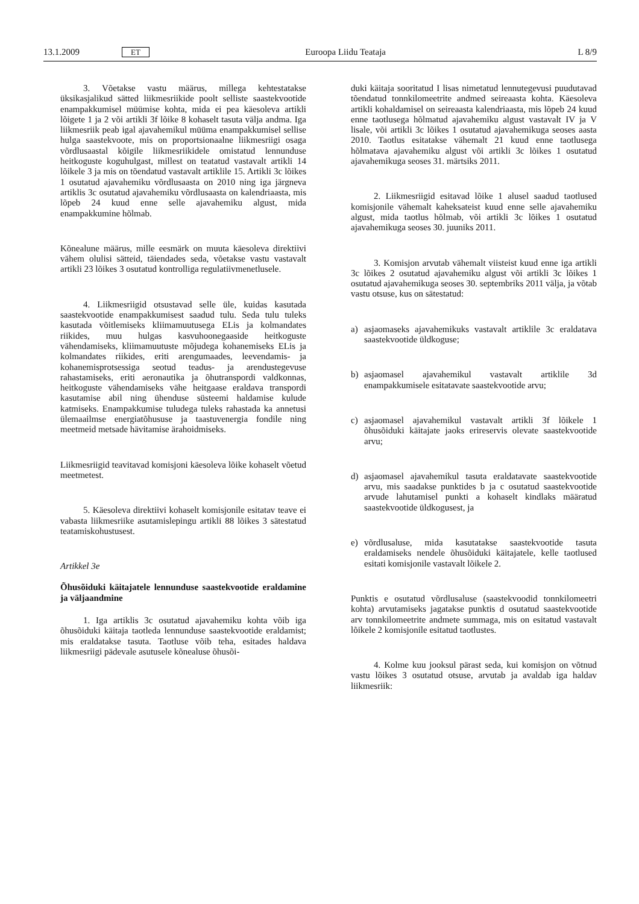13.1.2009 ET Euroopa Liidu Teataja L 8/9
3. Võetakse vastu määrus, millega kehtestatakse üksikasjalikud sätted liikmesriikide poolt selliste saastekvootide enampakkumisel müümise kohta, mida ei pea käesoleva artikli lõigete 1 ja 2 või artikli 3f lõike 8 kohaselt tasuta välja andma. Iga liikmesriik peab igal ajavahemikul müüma enampakkumisel sellise hulga saastekvoote, mis on proportsionaalne liikmesriigi osaga võrdlusaastal kõigile liikmesriikidele omistatud lennunduse heitkoguste koguhulgast, millest on teatatud vastavalt artikli 14 lõikele 3 ja mis on tõendatud vastavalt artiklile 15. Artikli 3c lõikes 1 osutatud ajavahemiku võrdlusaasta on 2010 ning iga järgneva artiklis 3c osutatud ajavahemiku võrdlusaasta on kalendriaasta, mis lõpeb 24 kuud enne selle ajavahemiku algust, mida enampakkumine hõlmab.
Kõnealune määrus, mille eesmärk on muuta käesoleva direktiivi vähem olulisi sätteid, täiendades seda, võetakse vastu vastavalt artikli 23 lõikes 3 osutatud kontrolliga regulatiivmenetlusele.
4. Liikmesriigid otsustavad selle üle, kuidas kasutada saastekvootide enampakkumisest saadud tulu. Seda tulu tuleks kasutada võitlemiseks kliimamuutusega ELis ja kolmandates riikides, muu hulgas kasvuhoonegaaside heitkoguste vähendamiseks, kliimamuutuste mõjudega kohanemiseks ELis ja kolmandates riikides, eriti arengumaades, leevendamis- ja kohanemisprotsessiga seotud teadus- ja arendustegevuse rahastamiseks, eriti aeronautika ja õhutranspordi valdkonnas, heitkoguste vähendamiseks vähe heitgaase eraldava transpordi kasutamise abil ning ühenduse süsteemi haldamise kulude katmiseks. Enampakkumise tuludega tuleks rahastada ka annetusi ülemaailmse energiatõhususe ja taastuvenergia fondile ning meetmeid metsade hävitamise ärahoidmiseks.
Liikmesriigid teavitavad komisjoni käesoleva lõike kohaselt võetud meetmetest.
5. Käesoleva direktiivi kohaselt komisjonile esitatav teave ei vabasta liikmesriike asutamislepingu artikli 88 lõikes 3 sätestatud teatamiskohustusest.
Artikkel 3e
Õhusõiduki käitajatele lennunduse saastekvootide eraldamine ja väljaandmine
1. Iga artiklis 3c osutatud ajavahemiku kohta võib iga õhusõiduki käitaja taotleda lennunduse saastekvootide eraldamist; mis eraldatakse tasuta. Taotluse võib teha, esitades haldava liikmesriigi pädevale asutusele kõnealuse õhusõi-
duki käitaja sooritatud I lisas nimetatud lennutegevusi puudutavad tõendatud tonnkilomeetrite andmed seireaasta kohta. Käesoleva artikli kohaldamisel on seireaasta kalendriaasta, mis lõpeb 24 kuud enne taotlusega hõlmatud ajavahemiku algust vastavalt IV ja V lisale, või artikli 3c lõikes 1 osutatud ajavahemikuga seoses aasta 2010. Taotlus esitatakse vähemalt 21 kuud enne taotlusega hõlmatava ajavahemiku algust või artikli 3c lõikes 1 osutatud ajavahemikuga seoses 31. märtsiks 2011.
2. Liikmesriigid esitavad lõike 1 alusel saadud taotlused komisjonile vähemalt kaheksateist kuud enne selle ajavahemiku algust, mida taotlus hõlmab, või artikli 3c lõikes 1 osutatud ajavahemikuga seoses 30. juuniks 2011.
3. Komisjon arvutab vähemalt viisteist kuud enne iga artikli 3c lõikes 2 osutatud ajavahemiku algust või artikli 3c lõikes 1 osutatud ajavahemikuga seoses 30. septembriks 2011 välja, ja võtab vastu otsuse, kus on sätestatud:
a) asjaomaseks ajavahemikuks vastavalt artiklile 3c eraldatava saastekvootide üldkoguse;
b) asjaomasel ajavahemikul vastavalt artiklile 3d enampakkumisele esitatavate saastekvootide arvu;
c) asjaomasel ajavahemikul vastavalt artikli 3f lõikele 1 õhusõiduki käitajate jaoks erireservis olevate saastekvootide arvu;
d) asjaomasel ajavahemikul tasuta eraldatavate saastekvootide arvu, mis saadakse punktides b ja c osutatud saastekvootide arvude lahutamisel punkti a kohaselt kindlaks määratud saastekvootide üldkogusest, ja
e) võrdlusaluse, mida kasutatakse saastekvootide tasuta eraldamiseks nendele õhusõiduki käitajatele, kelle taotlused esitati komisjonile vastavalt lõikele 2.
Punktis e osutatud võrdlusaluse (saastekvoodid tonnkilomeetri kohta) arvutamiseks jagatakse punktis d osutatud saastekvootide arv tonnkilomeetrite andmete summaga, mis on esitatud vastavalt lõikele 2 komisjonile esitatud taotlustes.
4. Kolme kuu jooksul pärast seda, kui komisjon on võtnud vastu lõikes 3 osutatud otsuse, arvutab ja avaldab iga haldav liikmesriik: